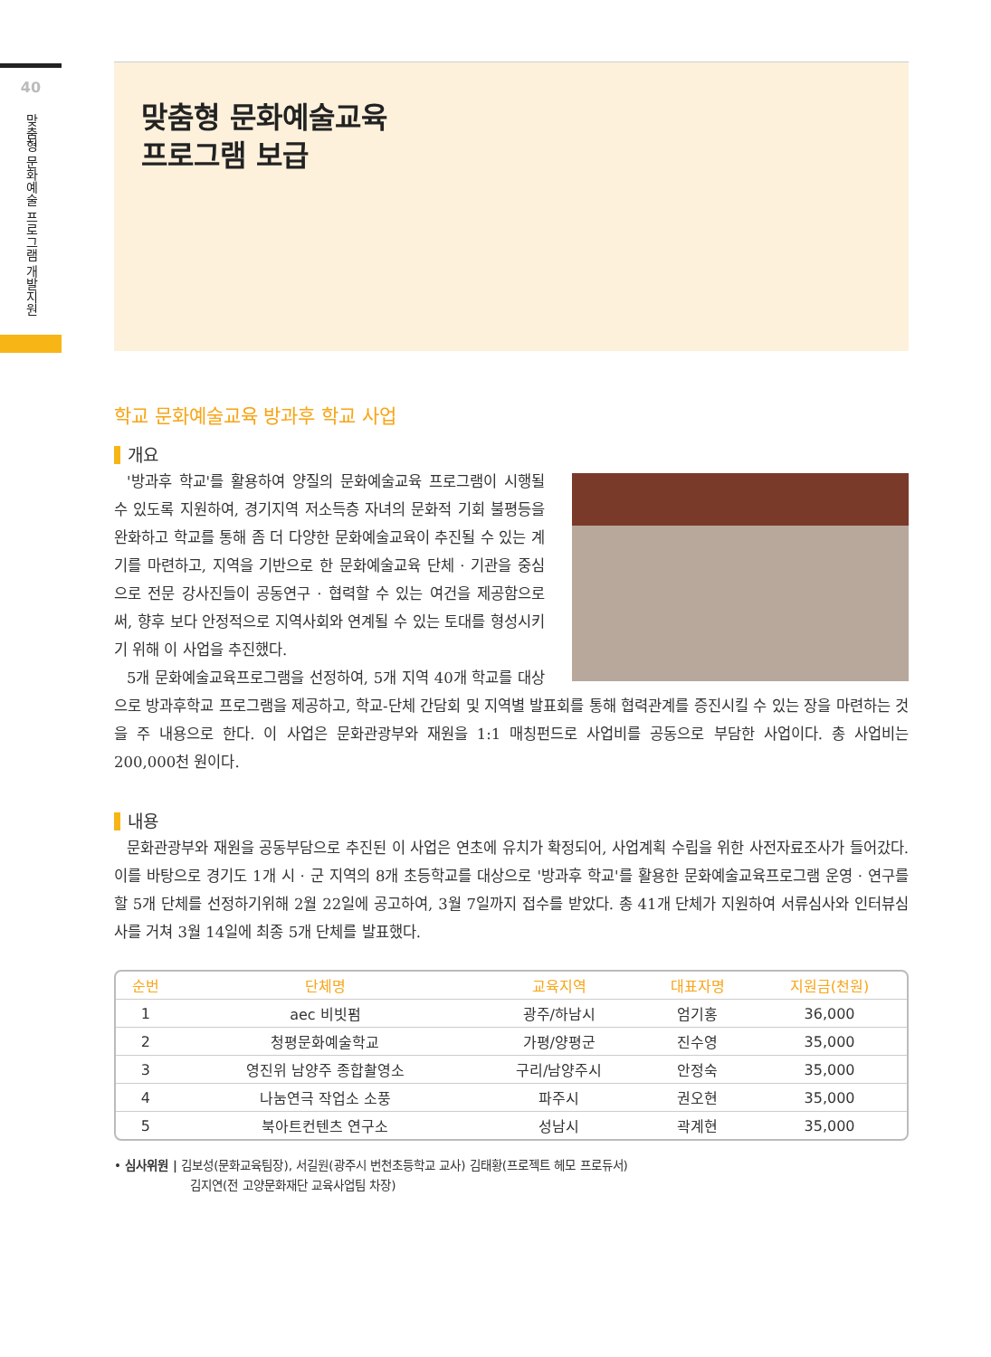40
맞춤형 문화예술 프로그램 개발지원
맞춤형 문화예술교육
프로그램 보급
학교 문화예술교육 방과후 학교 사업
개요
'방과후 학교'를 활용하여 양질의 문화예술교육 프로그램이 시행될 수 있도록 지원하여, 경기지역 저소득층 자녀의 문화적 기회 불평등을 완화하고 학교를 통해 좀 더 다양한 문화예술교육이 추진될 수 있는 계기를 마련하고, 지역을 기반으로 한 문화예술교육 단체 · 기관을 중심으로 전문 강사진들이 공동연구 · 협력할 수 있는 여건을 제공함으로써, 향후 보다 안정적으로 지역사회와 연계될 수 있는 토대를 형성시키기 위해 이 사업을 추진했다.
5개 문화예술교육프로그램을 선정하여, 5개 지역 40개 학교를 대상으로 방과후학교 프로그램을 제공하고, 학교-단체 간담회 및 지역별 발표회를 통해 협력관계를 증진시킬 수 있는 장을 마련하는 것을 주 내용으로 한다. 이 사업은 문화관광부와 재원을 1:1 매칭펀드로 사업비를 공동으로 부담한 사업이다. 총 사업비는 200,000천 원이다.
내용
문화관광부와 재원을 공동부담으로 추진된 이 사업은 연초에 유치가 확정되어, 사업계획 수립을 위한 사전자료조사가 들어갔다. 이를 바탕으로 경기도 1개 시 · 군 지역의 8개 초등학교를 대상으로 '방과후 학교'를 활용한 문화예술교육프로그램 운영 · 연구를 할 5개 단체를 선정하기위해 2월 22일에 공고하여, 3월 7일까지 접수를 받았다. 총 41개 단체가 지원하여 서류심사와 인터뷰심사를 거쳐 3월 14일에 최종 5개 단체를 발표했다.
| 순번 | 단체명 | 교육지역 | 대표자명 | 지원금(천원) |
| --- | --- | --- | --- | --- |
| 1 | aec 비빗펌 | 광주/하남시 | 엄기홍 | 36,000 |
| 2 | 청평문화예술학교 | 가평/양평군 | 진수영 | 35,000 |
| 3 | 영진위 남양주 종합촬영소 | 구리/남양주시 | 안정숙 | 35,000 |
| 4 | 나눔연극 작업소 소풍 | 파주시 | 권오현 | 35,000 |
| 5 | 북아트컨텐츠 연구소 | 성남시 | 곽계현 | 35,000 |
• 심사위원 | 김보성(문화교육팀장), 서길원(광주시 번천초등학교 교사) 김태황(프로젝트 헤모 프로듀서)
김지연(전 고양문화재단 교육사업팀 차장)